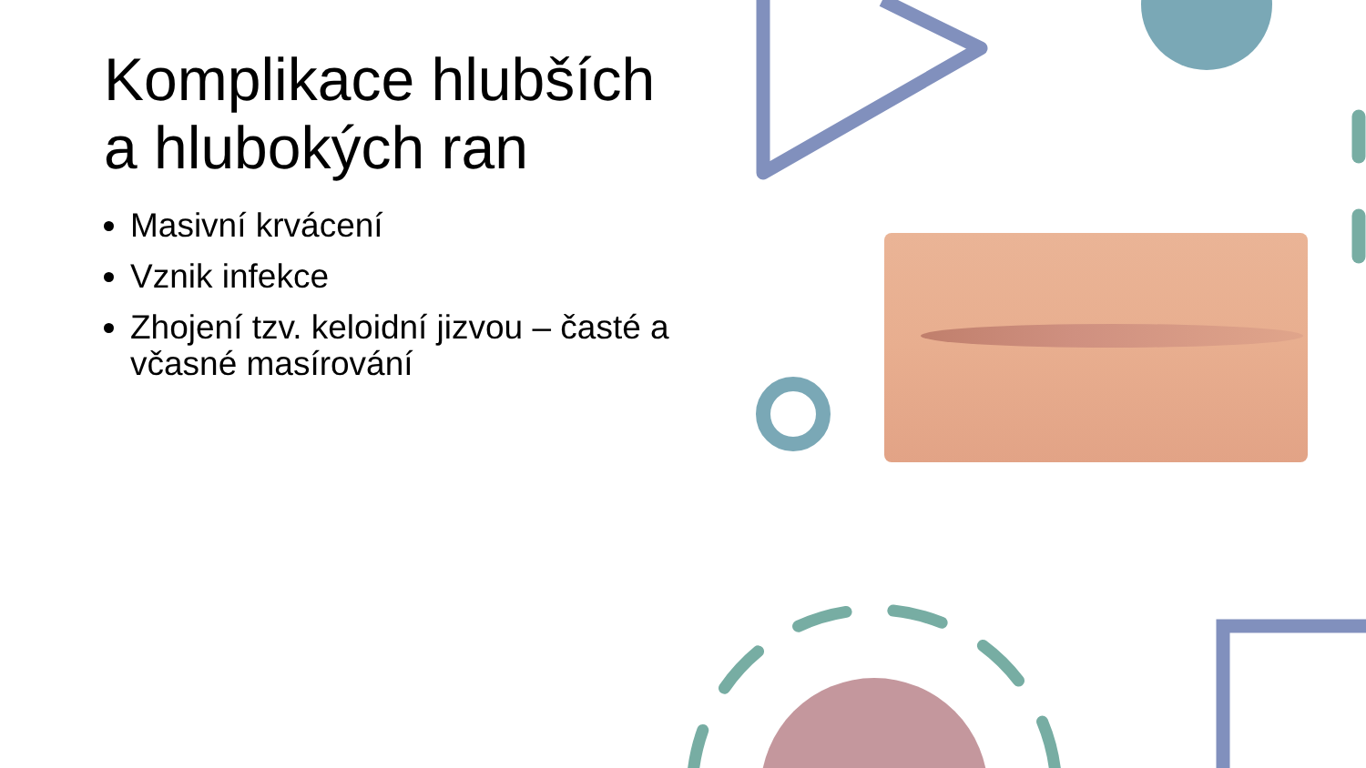Komplikace hlubších a hlubokých ran
Masivní krvácení
Vznik infekce
Zhojení tzv. keloidní jizvou – časté a včasné masírování